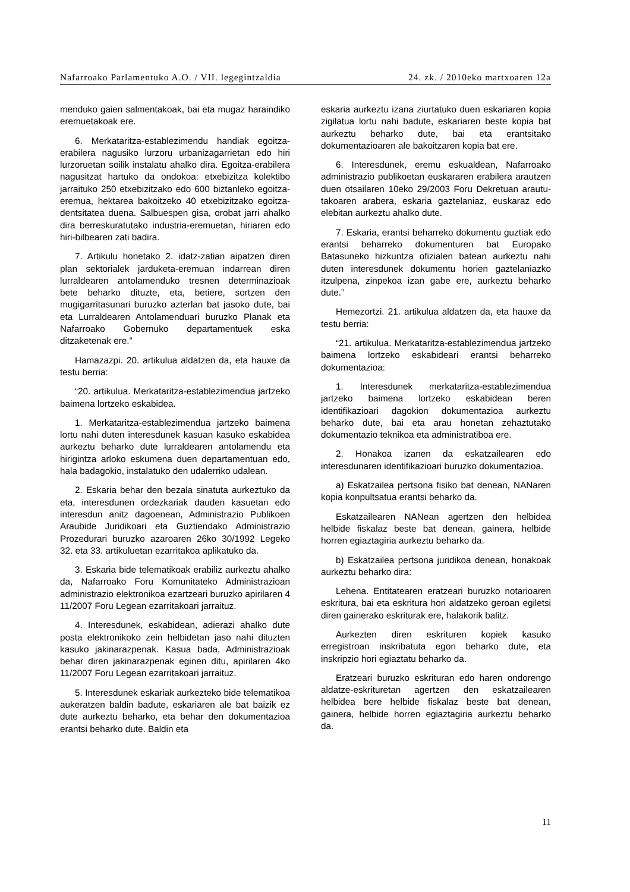Nafarroako Parlamentuko A.O. / VII. legegintzaldia 24. zk. / 2010eko martxoaren 12a
menduko gaien salmentakoak, bai eta mugaz haraindiko eremuetakoak ere.
6. Merkataritza-establezimendu handiak egoitza-erabilera nagusiko lurzoru urbanizagarrietan edo hiri lurzoruetan soilik instalatu ahalko dira. Egoitza-erabilera nagusitzat hartuko da ondokoa: etxebizitza kolektibo jarraituko 250 etxebizitzako edo 600 biztanleko egoitza-eremua, hektarea bakoitzeko 40 etxebizitzako egoitza-dentsitatea duena. Salbuespen gisa, orobat jarri ahalko dira berreskuratutako industria-eremuetan, hiriaren edo hiri-bilbearen zati badira.
7. Artikulu honetako 2. idatz-zatian aipatzen diren plan sektorialek jarduketa-eremuan indarrean diren lurraldearen antolamenduko tresnen determinazioak bete beharko dituzte, eta, betiere, sortzen den mugigarritasunari buruzko azterlan bat jasoko dute, bai eta Lurraldearen Antolamenduari buruzko Planak eta Nafarroako Gobernuko departamentuek eska ditzaketenak ere.”
Hamazazpi. 20. artikulua aldatzen da, eta hauxe da testu berria:
“20. artikulua. Merkataritza-establezimendua jartzeko baimena lortzeko eskabidea.
1. Merkataritza-establezimendua jartzeko baimena lortu nahi duten interesdunek kasuan kasuko eskabidea aurkeztu beharko dute lurraldearen antolamendu eta hirigintza arloko eskumena duen departamentuan edo, hala badagokio, instalatuko den udalerriko udalean.
2. Eskaria behar den bezala sinatuta aurkeztuko da eta, interesdunen ordezkariak dauden kasuetan edo interesdun anitz dagoenean, Administrazio Publikoen Araubide Juridikoari eta Guztiendako Administrazio Prozedurari buruzko azaroaren 26ko 30/1992 Legeko 32. eta 33. artikuluetan ezarritakoa aplikatuko da.
3. Eskaria bide telematikoak erabiliz aurkeztu ahalko da, Nafarroako Foru Komunitateko Administrazioan administrazio elektronikoa ezartzeari buruzko apirilaren 4 11/2007 Foru Legean ezarritakoari jarraituz.
4. Interesdunek, eskabidean, adierazi ahalko dute posta elektronikoko zein helbidetan jaso nahi dituzten kasuko jakinarazpenak. Kasua bada, Administrazioak behar diren jakinarazpenak eginen ditu, apirilaren 4ko 11/2007 Foru Legean ezarritakoari jarraituz.
5. Interesdunek eskariak aurkezteko bide telematikoa aukeratzen baldin badute, eskariaren ale bat baizik ez dute aurkeztu beharko, eta behar den dokumentazioa erantsi beharko dute. Baldin eta
eskaria aurkeztu izana ziurtatuko duen eskariaren kopia zigilatua lortu nahi badute, eskariaren beste kopia bat aurkeztu beharko dute, bai eta erantsitako dokumentazioaren ale bakoitzaren kopia bat ere.
6. Interesdunek, eremu eskualdean, Nafarroako administrazio publikoetan euskararen erabilera arautzen duen otsailaren 10eko 29/2003 Foru Dekretuan arautu­takoaren arabera, eskaria gaztelaniaz, euskaraz edo elebitan aurkeztu ahalko dute.
7. Eskaria, erantsi beharreko dokumentu guztiak edo erantsi beharreko dokumenturen bat Europako Batasuneko hizkuntza ofizialen batean aurkeztu nahi duten interesdunek dokumentu horien gaztelaniazko itzulpena, zinpekoa izan gabe ere, aurkeztu beharko dute.”
Hemezortzi. 21. artikulua aldatzen da, eta hauxe da testu berria:
“21. artikulua. Merkataritza-establezimendua jartzeko baimena lortzeko eskabideari erantsi beharreko dokumentazioa:
1. Interesdunek merkataritza-establezimendua jartzeko baimena lortzeko eskabidean beren identifikazioari dagokion dokumentazioa aurkeztu beharko dute, bai eta arau honetan zehaztutako dokumentazio teknikoa eta administratiboa ere.
2. Honakoa izanen da eskatzailearen edo interesdunaren identifikazioari buruzko dokumentazioa.
a) Eskatzailea pertsona fisiko bat denean, NANaren kopia konpultsatua erantsi beharko da.
Eskatzailearen NANean agertzen den helbidea helbide fiskalaz beste bat denean, gainera, helbide horren egiaztagiria aurkeztu beharko da.
b) Eskatzailea pertsona juridikoa denean, honakoak aurkeztu beharko dira:
Lehena. Entitatearen eratzeari buruzko notarioaren eskritura, bai eta eskritura hori aldatzeko geroan egiletsi diren gainerako eskriturak ere, halakorik balitz.
Aurkezten diren eskrituren kopiek kasuko erregistroan inskribatuta egon beharko dute, eta inskripzio hori egiaztatu beharko da.
Eratzeari buruzko eskrituran edo haren ondorengo aldatze-eskrituretan agertzen den eskatzailearen helbidea bere helbide fiskalaz beste bat denean, gainera, helbide horren egiaztagiria aurkeztu beharko da.
11